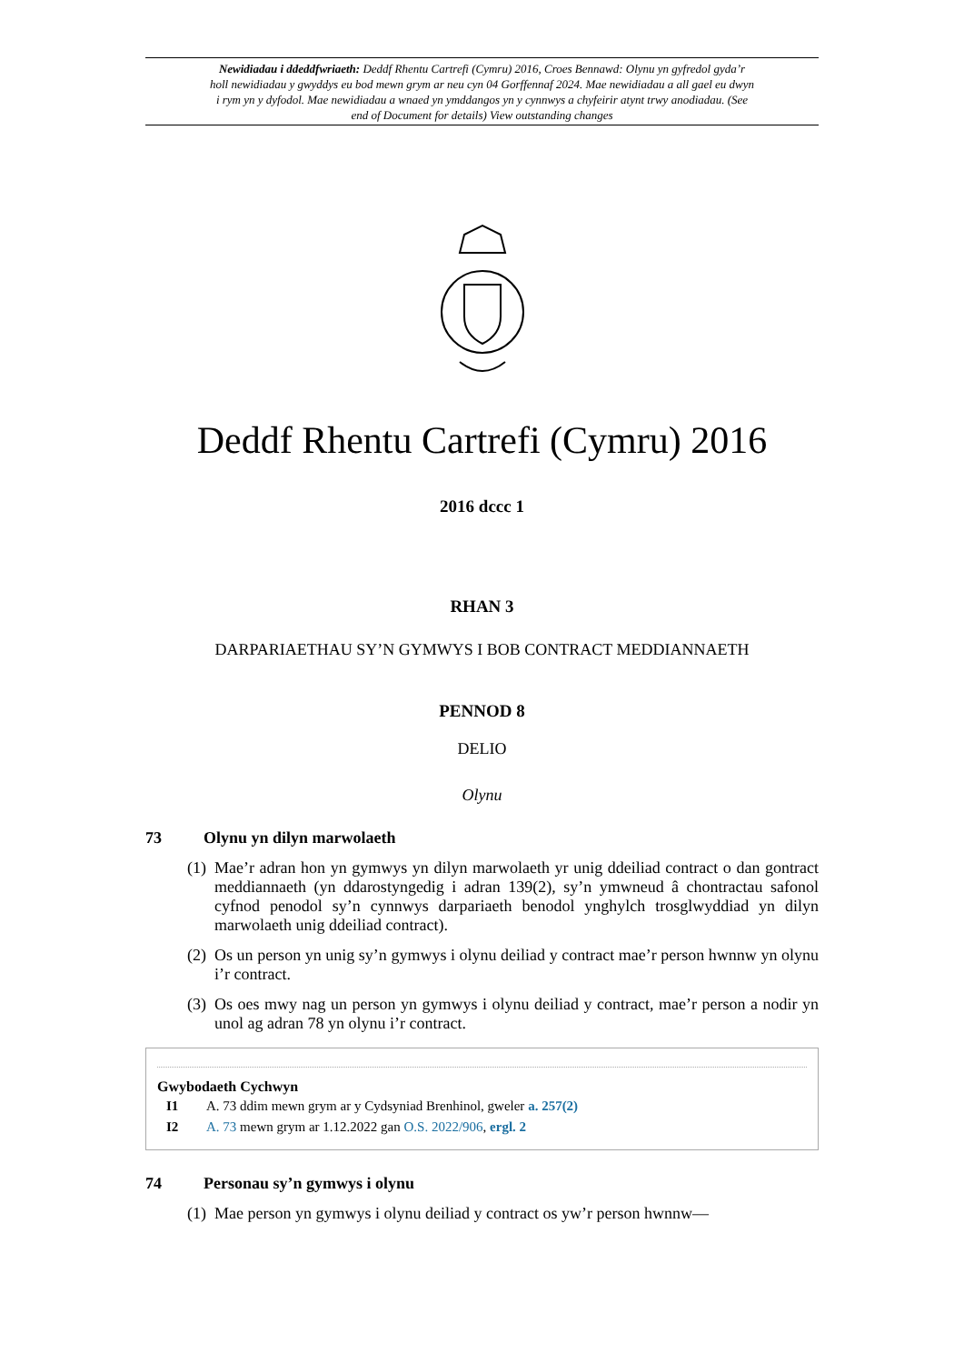Newidiadau i ddeddfwriaeth: Deddf Rhentu Cartrefi (Cymru) 2016, Croes Bennawd: Olynu yn gyfredol gyda’r holl newidiadau y gwyddys eu bod mewn grym ar neu cyn 04 Gorffennaf 2024. Mae newidiadau a all gael eu dwyn i rym yn y dyfodol. Mae newidiadau a wnaed yn ymddangos yn y cynnwys a chyfeirir atynt trwy anodiadau. (See end of Document for details) View outstanding changes
Deddf Rhentu Cartrefi (Cymru) 2016
2016 dccc 1
RHAN 3
DARPARIAETHAU SY’N GYMWYS I BOB CONTRACT MEDDIANNAETH
PENNOD 8
DELIO
Olynu
73 Olynu yn dilyn marwolaeth
(1) Mae’r adran hon yn gymwys yn dilyn marwolaeth yr unig ddeiliad contract o dan gontract meddiannaeth (yn ddarostyngedig i adran 139(2), sy’n ymwneud â chontractau safonol cyfnod penodol sy’n cynnwys darpariaeth benodol ynghylch trosglwyddiad yn dilyn marwolaeth unig ddeiliad contract).
(2) Os un person yn unig sy’n gymwys i olynu deiliad y contract mae’r person hwnnw yn olynu i’r contract.
(3) Os oes mwy nag un person yn gymwys i olynu deiliad y contract, mae’r person a nodir yn unol ag adran 78 yn olynu i’r contract.
Gwybodaeth Cychwyn
I1 A. 73 ddim mewn grym ar y Cydsyniad Brenhinol, gweler a. 257(2)
I2 A. 73 mewn grym ar 1.12.2022 gan O.S. 2022/906, ergl. 2
74 Personau sy’n gymwys i olynu
(1) Mae person yn gymwys i olynu deiliad y contract os yw’r person hwnnw—